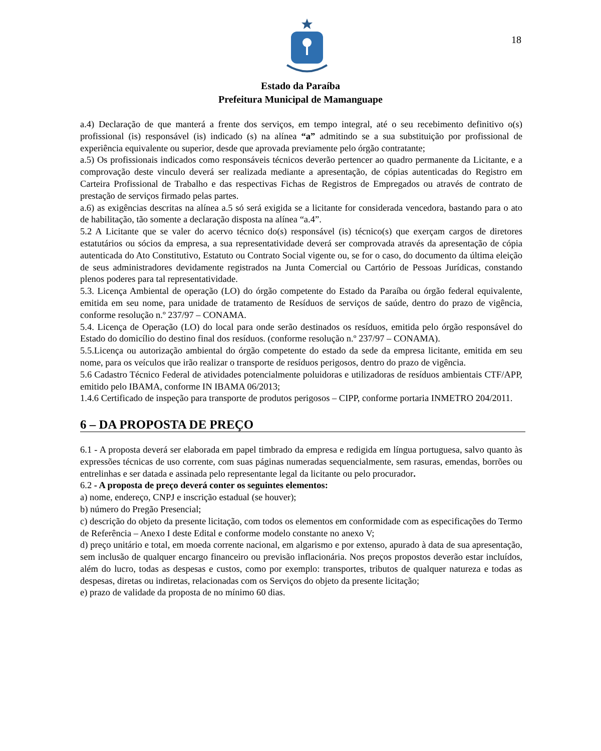18
Estado da Paraíba
Prefeitura Municipal de Mamanguape
a.4) Declaração de que manterá a frente dos serviços, em tempo integral, até o seu recebimento definitivo o(s) profissional (is) responsável (is) indicado (s) na alínea “a” admitindo se a sua substituição por profissional de experiência equivalente ou superior, desde que aprovada previamente pelo órgão contratante;
a.5) Os profissionais indicados como responsáveis técnicos deverão pertencer ao quadro permanente da Licitante, e a comprovação deste vinculo deverá ser realizada mediante a apresentação, de cópias autenticadas do Registro em Carteira Profissional de Trabalho e das respectivas Fichas de Registros de Empregados ou através de contrato de prestação de serviços firmado pelas partes.
a.6) as exigências descritas na alínea a.5 só será exigida se a licitante for considerada vencedora, bastando para o ato de habilitação, tão somente a declaração disposta na alínea “a.4”.
5.2 A Licitante que se valer do acervo técnico do(s) responsável (is) técnico(s) que exerçam cargos de diretores estatutários ou sócios da empresa, a sua representatividade deverá ser comprovada através da apresentação de cópia autenticada do Ato Constitutivo, Estatuto ou Contrato Social vigente ou, se for o caso, do documento da última eleição de seus administradores devidamente registrados na Junta Comercial ou Cartório de Pessoas Jurídicas, constando plenos poderes para tal representatividade.
5.3. Licença Ambiental de operação (LO) do órgão competente do Estado da Paraíba ou órgão federal equivalente, emitida em seu nome, para unidade de tratamento de Resíduos de serviços de saúde, dentro do prazo de vigência, conforme resolução n.º 237/97 – CONAMA.
5.4. Licença de Operação (LO) do local para onde serão destinados os resíduos, emitida pelo órgão responsável do Estado do domicílio do destino final dos resíduos. (conforme resolução n.º 237/97 – CONAMA).
5.5.Licença ou autorização ambiental do órgão competente do estado da sede da empresa licitante, emitida em seu nome, para os veículos que irão realizar o transporte de resíduos perigosos, dentro do prazo de vigência.
5.6 Cadastro Técnico Federal de atividades potencialmente poluidoras e utilizadoras de resíduos ambientais CTF/APP, emitido pelo IBAMA, conforme IN IBAMA 06/2013;
1.4.6 Certificado de inspeção para transporte de produtos perigosos – CIPP, conforme portaria INMETRO 204/2011.
6 – DA PROPOSTA DE PREÇO
6.1 - A proposta deverá ser elaborada em papel timbrado da empresa e redigida em língua portuguesa, salvo quanto às expressões técnicas de uso corrente, com suas páginas numeradas sequencialmente, sem rasuras, emendas, borrões ou entrelinhas e ser datada e assinada pelo representante legal da licitante ou pelo procurador.
6.2 - A proposta de preço deverá conter os seguintes elementos:
a) nome, endereço, CNPJ e inscrição estadual (se houver);
b) número do Pregão Presencial;
c) descrição do objeto da presente licitação, com todos os elementos em conformidade com as especificações do Termo de Referência – Anexo I deste Edital e conforme modelo constante no anexo V;
d) preço unitário e total, em moeda corrente nacional, em algarismo e por extenso, apurado à data de sua apresentação, sem inclusão de qualquer encargo financeiro ou previsão inflacionária. Nos preços propostos deverão estar incluídos, além do lucro, todas as despesas e custos, como por exemplo: transportes, tributos de qualquer natureza e todas as despesas, diretas ou indiretas, relacionadas com os Serviços do objeto da presente licitação;
e) prazo de validade da proposta de no mínimo 60 dias.